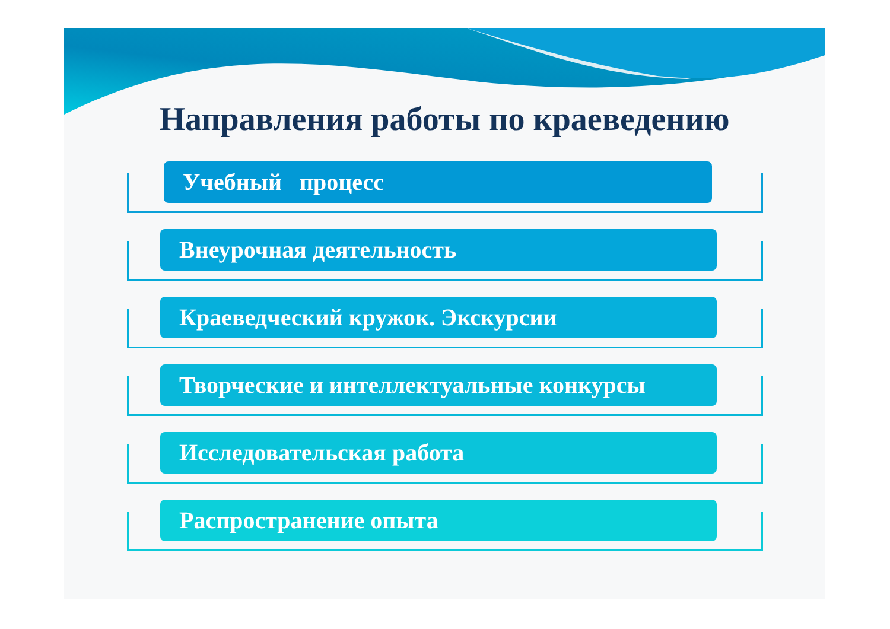Направления работы по краеведению
Учебный процесс
Внеурочная деятельность
Краеведческий кружок. Экскурсии
Творческие и интеллектуальные конкурсы
Исследовательская работа
Распространение опыта